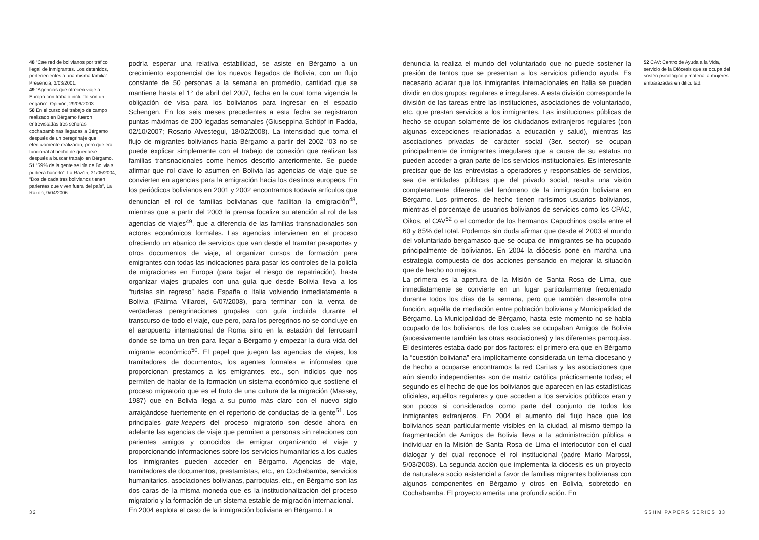48 “Cae red de bolivianos por tráfico ilegal de inmigrantes. Los detenidos, pertenecientes a una misma familia” Presencia, 3/03/2001.
49 “Agencias que ofrecen viaje a Europa con trabajo incluido son un engaño”, Opinión, 29/06/2003.
50 En el curso del trabajo de campo realizado en Bérgamo fueron entrevistadas tres señoras cochabambinas llegadas a Bérgamo después de un peregrinaje que efectivamente realizaron, pero que era funcional al hecho de quedarse después a buscar trabajo en Bérgamo.
51 “59% de la gente se iría de Bolivia si pudiera hacerlo”, La Razón, 31/05/2004; “Dos de cada tres bolivianos tienen parientes que viven fuera del país”, La Razón, 9/04/2006
podría esperar una relativa estabilidad, se asiste en Bérgamo a un crecimiento exponencial de los nuevos llegados de Bolivia, con un flujo constante de 50 personas a la semana en promedio, cantidad que se mantiene hasta el 1° de abril del 2007, fecha en la cual toma vigencia la obligación de visa para los bolivianos para ingresar en el espacio Schengen. En los seis meses precedentes a esta fecha se registraron puntas máximas de 200 legadas semanales (Giuseppina Schöpf in Fadda, 02/10/2007; Rosario Alvestegui, 18/02/2008). La intensidad que toma el flujo de migrantes bolivianos hacia Bérgamo a partir del 2002–’03 no se puede explicar simplemente con el trabajo de conexión que realizan las familias transnacionales come hemos descrito anteriormente. Se puede afirmar que rol clave lo asumen en Bolivia las agencias de viaje que se convierten en agencias para la emigración hacia los destinos europeos. En los periódicos bolivianos en 2001 y 2002 encontramos todavía artículos que denuncian el rol de familias bolivianas que facilitan la emigración<sup>48</sup>, mientras que a partir del 2003 la prensa focaliza su atención al rol de las agencias de viajes<sup>49</sup>, que a diferencia de las familias transnacionales son actores económicos formales. Las agencias intervienen en el proceso ofreciendo un abanico de servicios que van desde el tramitar pasaportes y otros documentos de viaje, al organizar cursos de formación para emigrantes con todas las indicaciones para pasar los controles de la policía de migraciones en Europa (para bajar el riesgo de repatriación), hasta organizar viajes grupales con una guía que desde Bolivia lleva a los “turistas sin regreso” hacia España o Italia volviendo inmediatamente a Bolivia (Fátima Villaroel, 6/07/2008), para terminar con la venta de verdaderas peregrinaciones grupales con guía incluida durante el transcurso de todo el viaje, que pero, para los peregrinos no se concluye en el aeropuerto internacional de Roma sino en la estación del ferrocarril donde se toma un tren para llegar a Bérgamo y empezar la dura vida del migrante económico<sup>50</sup>. El papel que juegan las agencias de viajes, los tramitadores de documentos, los agentes formales e informales que proporcionan prestamos a los emigrantes, etc., son indicios que nos permiten de hablar de la formación un sistema económico que sostiene el proceso migratorio que es el fruto de una cultura de la migración (Massey, 1987) que en Bolivia llega a su punto más claro con el nuevo siglo arraigándose fuertemente en el repertorio de conductas de la gente<sup>51</sup>. Los principales gate-keepers del proceso migratorio son desde ahora en adelante las agencias de viaje que permiten a personas sin relaciones con parientes amigos y conocidos de emigrar organizando el viaje y proporcionando informaciones sobre los servicios humanitarios a los cuales los inmigrantes pueden acceder en Bérgamo. Agencias de viaje, tramitadores de documentos, prestamistas, etc., en Cochabamba, servicios humanitarios, asociaciones bolivianas, parroquias, etc., en Bérgamo son las dos caras de la misma moneda que es la institucionalización del proceso migratorio y la formación de un sistema estable de migración internacional.
En 2004 explota el caso de la inmigración boliviana en Bérgamo. La
denuncia la realiza el mundo del voluntariado que no puede sostener la presión de tantos que se presentan a los servicios pidiendo ayuda. Es necesario aclarar que los inmigrantes internacionales en Italia se pueden dividir en dos grupos: regulares e irregulares. A esta división corresponde la división de las tareas entre las instituciones, asociaciones de voluntariado, etc. que prestan servicios a los inmigrantes. Las instituciones públicas de hecho se ocupan solamente de los ciudadanos extranjeros regulares (con algunas excepciones relacionadas a educación y salud), mientras las asociaciones privadas de carácter social (3er. sector) se ocupan principalmente de inmigrantes irregulares que a causa de su estatus no pueden acceder a gran parte de los servicios institucionales. Es interesante precisar que de las entrevistas a operadores y responsables de servicios, sea de entidades públicas que del privado social, resulta una visión completamente diferente del fenómeno de la inmigración boliviana en Bérgamo. Los primeros, de hecho tienen rarísimos usuarios bolivianos, mientras el porcentaje de usuarios bolivianos de servicios como los CPAC, Oikos, el CAV<sup>52</sup> o el comedor de los hermanos Capuchinos oscila entre el 60 y 85% del total. Podemos sin duda afirmar que desde el 2003 el mundo del voluntariado bergamasco que se ocupa de inmigrantes se ha ocupado principalmente de bolivianos. En 2004 la diócesis pone en marcha una estrategia compuesta de dos acciones pensando en mejorar la situación que de hecho no mejora.
La primera es la apertura de la Misión de Santa Rosa de Lima, que inmediatamente se convierte en un lugar particularmente frecuentado durante todos los días de la semana, pero que también desarrolla otra función, aquélla de mediación entre población boliviana y Municipalidad de Bérgamo. La Municipalidad de Bérgamo, hasta este momento no se había ocupado de los bolivianos, de los cuales se ocupaban Amigos de Bolivia (sucesivamente también las otras asociaciones) y las diferentes parroquias. El desinterés estaba dado por dos factores: el primero era que en Bérgamo la “cuestión boliviana” era implícitamente considerada un tema diocesano y de hecho a ocuparse encontramos la red Caritas y las asociaciones que aún siendo independientes son de matriz católica prácticamente todas; el segundo es el hecho de que los bolivianos que aparecen en las estadísticas oficiales, aquéllos regulares y que acceden a los servicios públicos eran y son pocos si considerados como parte del conjunto de todos los inmigrantes extranjeros. En 2004 el aumento del flujo hace que los bolivianos sean particularmente visibles en la ciudad, al mismo tiempo la fragmentación de Amigos de Bolivia lleva a la administración pública a individuar en la Misión de Santa Rosa de Lima el interlocutor con el cual dialogar y del cual reconoce el rol institucional (padre Mario Marossi, 5/03/2008). La segunda acción que implementa la diócesis es un proyecto de naturaleza socio asistencial a favor de familias migrantes bolivianas con algunos componentes en Bérgamo y otros en Bolivia, sobretodo en Cochabamba. El proyecto amerita una profundización. En
52 CAV: Centro de Ayuda a la Vida, servicio de la Diócesis que se ocupa del sostén psicológico y material a mujeres embarazadas en dificultad.
32 SSIIM PAPERS SERIES 33